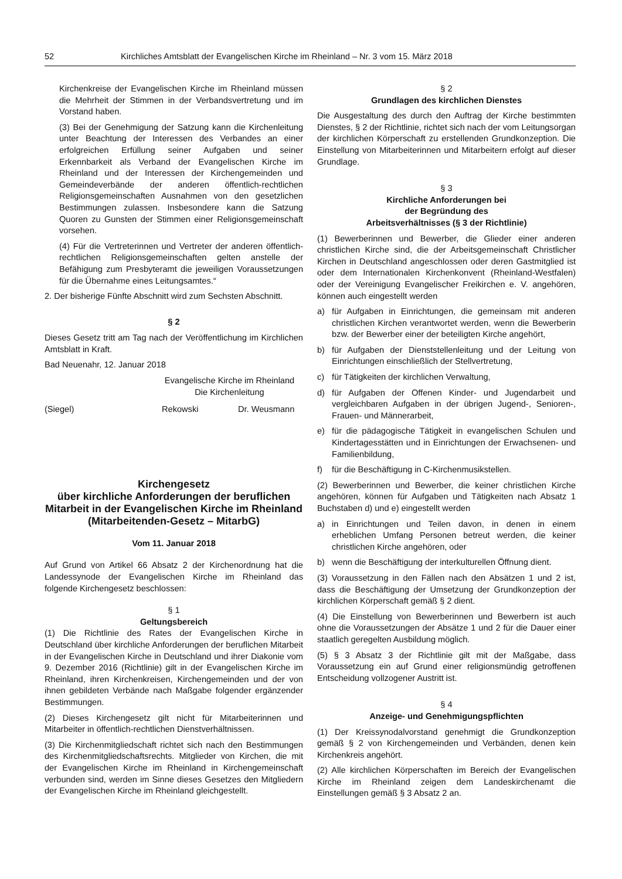52 Kirchliches Amtsblatt der Evangelischen Kirche im Rheinland – Nr. 3 vom 15. März 2018
Kirchenkreise der Evangelischen Kirche im Rheinland müssen die Mehrheit der Stimmen in der Verbandsvertretung und im Vorstand haben.
(3) Bei der Genehmigung der Satzung kann die Kirchenleitung unter Beachtung der Interessen des Verbandes an einer erfolgreichen Erfüllung seiner Aufgaben und seiner Erkennbarkeit als Verband der Evangelischen Kirche im Rheinland und der Interessen der Kirchengemeinden und Gemeindeverbände der anderen öffentlich-rechtlichen Religionsgemeinschaften Ausnahmen von den gesetzlichen Bestimmungen zulassen. Insbesondere kann die Satzung Quoren zu Gunsten der Stimmen einer Religionsgemeinschaft vorsehen.
(4) Für die Vertreterinnen und Vertreter der anderen öffentlich-rechtlichen Religionsgemeinschaften gelten anstelle der Befähigung zum Presbyteramt die jeweiligen Voraussetzungen für die Übernahme eines Leitungsamtes.“
2. Der bisherige Fünfte Abschnitt wird zum Sechsten Abschnitt.
§ 2
Dieses Gesetz tritt am Tag nach der Veröffentlichung im Kirchlichen Amtsblatt in Kraft.
Bad Neuenahr, 12. Januar 2018
Evangelische Kirche im Rheinland
Die Kirchenleitung
(Siegel) Rekowski Dr. Weusmann
Kirchengesetz
über kirchliche Anforderungen der beruflichen Mitarbeit in der Evangelischen Kirche im Rheinland (Mitarbeitenden-Gesetz – MitarbG)
Vom 11. Januar 2018
Auf Grund von Artikel 66 Absatz 2 der Kirchenordnung hat die Landessynode der Evangelischen Kirche im Rheinland das folgende Kirchengesetz beschlossen:
§ 1
Geltungsbereich
(1) Die Richtlinie des Rates der Evangelischen Kirche in Deutschland über kirchliche Anforderungen der beruflichen Mitarbeit in der Evangelischen Kirche in Deutschland und ihrer Diakonie vom 9. Dezember 2016 (Richtlinie) gilt in der Evangelischen Kirche im Rheinland, ihren Kirchenkreisen, Kirchengemeinden und der von ihnen gebildeten Verbände nach Maßgabe folgender ergänzender Bestimmungen.
(2) Dieses Kirchengesetz gilt nicht für Mitarbeiterinnen und Mitarbeiter in öffentlich-rechtlichen Dienstverhältnissen.
(3) Die Kirchenmitgliedschaft richtet sich nach den Bestimmungen des Kirchenmitgliedschaftsrechts. Mitglieder von Kirchen, die mit der Evangelischen Kirche im Rheinland in Kirchengemeinschaft verbunden sind, werden im Sinne dieses Gesetzes den Mitgliedern der Evangelischen Kirche im Rheinland gleichgestellt.
§ 2
Grundlagen des kirchlichen Dienstes
Die Ausgestaltung des durch den Auftrag der Kirche bestimmten Dienstes, § 2 der Richtlinie, richtet sich nach der vom Leitungsorgan der kirchlichen Körperschaft zu erstellenden Grundkonzeption. Die Einstellung von Mitarbeiterinnen und Mitarbeitern erfolgt auf dieser Grundlage.
§ 3
Kirchliche Anforderungen bei
der Begründung des
Arbeitsverhältnisses (§ 3 der Richtlinie)
(1) Bewerberinnen und Bewerber, die Glieder einer anderen christlichen Kirche sind, die der Arbeitsgemeinschaft Christlicher Kirchen in Deutschland angeschlossen oder deren Gastmitglied ist oder dem Internationalen Kirchenkonvent (Rheinland-Westfalen) oder der Vereinigung Evangelischer Freikirchen e. V. angehören, können auch eingestellt werden
a) für Aufgaben in Einrichtungen, die gemeinsam mit anderen christlichen Kirchen verantwortet werden, wenn die Bewerberin bzw. der Bewerber einer der beteiligten Kirche angehört,
b) für Aufgaben der Dienststellenleitung und der Leitung von Einrichtungen einschließlich der Stellvertretung,
c) für Tätigkeiten der kirchlichen Verwaltung,
d) für Aufgaben der Offenen Kinder- und Jugendarbeit und vergleichbaren Aufgaben in der übrigen Jugend-, Senioren-, Frauen- und Männerarbeit,
e) für die pädagogische Tätigkeit in evangelischen Schulen und Kindertagesstätten und in Einrichtungen der Erwachsenen- und Familienbildung,
f) für die Beschäftigung in C-Kirchenmusikstellen.
(2) Bewerberinnen und Bewerber, die keiner christlichen Kirche angehören, können für Aufgaben und Tätigkeiten nach Absatz 1 Buchstaben d) und e) eingestellt werden
a) in Einrichtungen und Teilen davon, in denen in einem erheblichen Umfang Personen betreut werden, die keiner christlichen Kirche angehören, oder
b) wenn die Beschäftigung der interkulturellen Öffnung dient.
(3) Voraussetzung in den Fällen nach den Absätzen 1 und 2 ist, dass die Beschäftigung der Umsetzung der Grundkonzeption der kirchlichen Körperschaft gemäß § 2 dient.
(4) Die Einstellung von Bewerberinnen und Bewerbern ist auch ohne die Voraussetzungen der Absätze 1 und 2 für die Dauer einer staatlich geregelten Ausbildung möglich.
(5) § 3 Absatz 3 der Richtlinie gilt mit der Maßgabe, dass Voraussetzung ein auf Grund einer religionsmündig getroffenen Entscheidung vollzogener Austritt ist.
§ 4
Anzeige- und Genehmigungspflichten
(1) Der Kreissynodalvorstand genehmigt die Grundkonzeption gemäß § 2 von Kirchengemeinden und Verbänden, denen kein Kirchenkreis angehört.
(2) Alle kirchlichen Körperschaften im Bereich der Evangelischen Kirche im Rheinland zeigen dem Landeskirchenamt die Einstellungen gemäß § 3 Absatz 2 an.